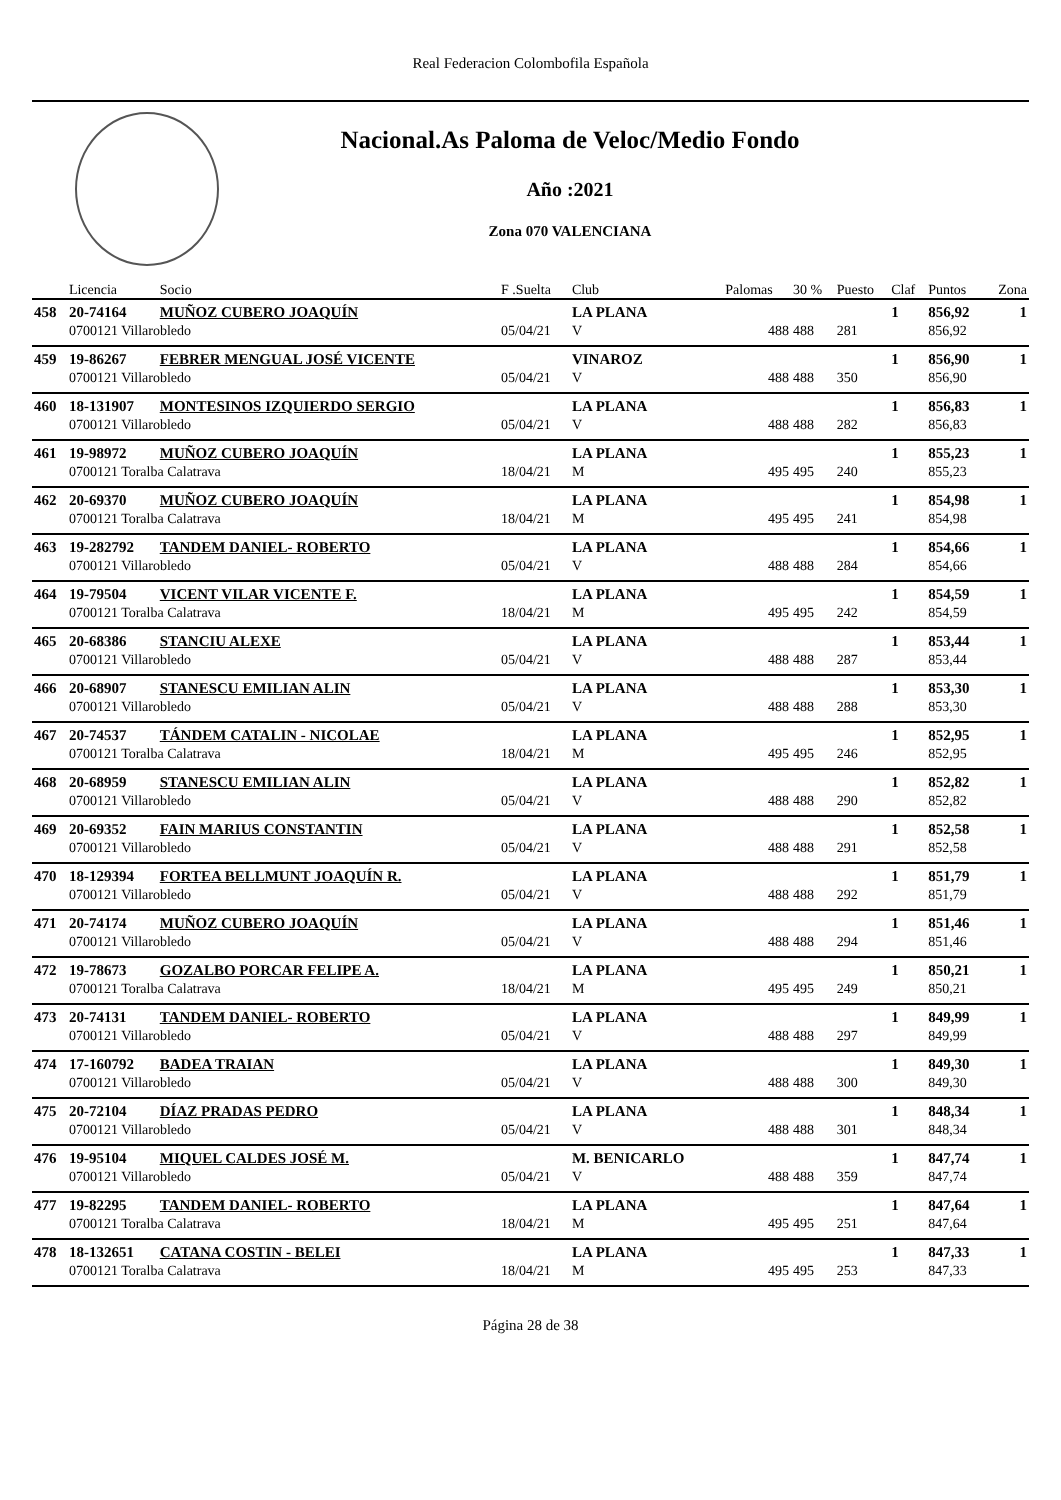Real Federacion Colombofila Española
Nacional.As Paloma de Veloc/Medio Fondo
Año :2021
Zona 070 VALENCIANA
| | Licencia | Socio | F .Suelta | Club | Palomas | 30 % | Puesto | Claf | Puntos | Zona |
| --- | --- | --- | --- | --- | --- | --- | --- | --- | --- | --- |
| 458 | 20-74164 | MUÑOZ CUBERO JOAQUÍN | | LA PLANA | | | | 1 | 856,92 | 1 |
| | 0700121 Villarobledo | | 05/04/21 | V | 488 | 488 | 281 | | 856,92 | |
| 459 | 19-86267 | FEBRER MENGUAL JOSÉ VICENTE | | VINAROZ | | | | 1 | 856,90 | 1 |
| | 0700121 Villarobledo | | 05/04/21 | V | 488 | 488 | 350 | | 856,90 | |
| 460 | 18-131907 | MONTESINOS IZQUIERDO SERGIO | | LA PLANA | | | | 1 | 856,83 | 1 |
| | 0700121 Villarobledo | | 05/04/21 | V | 488 | 488 | 282 | | 856,83 | |
| 461 | 19-98972 | MUÑOZ CUBERO JOAQUÍN | | LA PLANA | | | | 1 | 855,23 | 1 |
| | 0700121 Toralba Calatrava | | 18/04/21 | M | 495 | 495 | 240 | | 855,23 | |
| 462 | 20-69370 | MUÑOZ CUBERO JOAQUÍN | | LA PLANA | | | | 1 | 854,98 | 1 |
| | 0700121 Toralba Calatrava | | 18/04/21 | M | 495 | 495 | 241 | | 854,98 | |
| 463 | 19-282792 | TANDEM DANIEL- ROBERTO | | LA PLANA | | | | 1 | 854,66 | 1 |
| | 0700121 Villarobledo | | 05/04/21 | V | 488 | 488 | 284 | | 854,66 | |
| 464 | 19-79504 | VICENT VILAR VICENTE F. | | LA PLANA | | | | 1 | 854,59 | 1 |
| | 0700121 Toralba Calatrava | | 18/04/21 | M | 495 | 495 | 242 | | 854,59 | |
| 465 | 20-68386 | STANCIU ALEXE | | LA PLANA | | | | 1 | 853,44 | 1 |
| | 0700121 Villarobledo | | 05/04/21 | V | 488 | 488 | 287 | | 853,44 | |
| 466 | 20-68907 | STANESCU EMILIAN ALIN | | LA PLANA | | | | 1 | 853,30 | 1 |
| | 0700121 Villarobledo | | 05/04/21 | V | 488 | 488 | 288 | | 853,30 | |
| 467 | 20-74537 | TÁNDEM CATALIN - NICOLAE | | LA PLANA | | | | 1 | 852,95 | 1 |
| | 0700121 Toralba Calatrava | | 18/04/21 | M | 495 | 495 | 246 | | 852,95 | |
| 468 | 20-68959 | STANESCU EMILIAN ALIN | | LA PLANA | | | | 1 | 852,82 | 1 |
| | 0700121 Villarobledo | | 05/04/21 | V | 488 | 488 | 290 | | 852,82 | |
| 469 | 20-69352 | FAIN MARIUS CONSTANTIN | | LA PLANA | | | | 1 | 852,58 | 1 |
| | 0700121 Villarobledo | | 05/04/21 | V | 488 | 488 | 291 | | 852,58 | |
| 470 | 18-129394 | FORTEA BELLMUNT JOAQUÍN R. | | LA PLANA | | | | 1 | 851,79 | 1 |
| | 0700121 Villarobledo | | 05/04/21 | V | 488 | 488 | 292 | | 851,79 | |
| 471 | 20-74174 | MUÑOZ CUBERO JOAQUÍN | | LA PLANA | | | | 1 | 851,46 | 1 |
| | 0700121 Villarobledo | | 05/04/21 | V | 488 | 488 | 294 | | 851,46 | |
| 472 | 19-78673 | GOZALBO PORCAR FELIPE A. | | LA PLANA | | | | 1 | 850,21 | 1 |
| | 0700121 Toralba Calatrava | | 18/04/21 | M | 495 | 495 | 249 | | 850,21 | |
| 473 | 20-74131 | TANDEM DANIEL- ROBERTO | | LA PLANA | | | | 1 | 849,99 | 1 |
| | 0700121 Villarobledo | | 05/04/21 | V | 488 | 488 | 297 | | 849,99 | |
| 474 | 17-160792 | BADEA TRAIAN | | LA PLANA | | | | 1 | 849,30 | 1 |
| | 0700121 Villarobledo | | 05/04/21 | V | 488 | 488 | 300 | | 849,30 | |
| 475 | 20-72104 | DÍAZ PRADAS PEDRO | | LA PLANA | | | | 1 | 848,34 | 1 |
| | 0700121 Villarobledo | | 05/04/21 | V | 488 | 488 | 301 | | 848,34 | |
| 476 | 19-95104 | MIQUEL CALDES JOSÉ M. | | M. BENICARLO | | | | 1 | 847,74 | 1 |
| | 0700121 Villarobledo | | 05/04/21 | V | 488 | 488 | 359 | | 847,74 | |
| 477 | 19-82295 | TANDEM DANIEL- ROBERTO | | LA PLANA | | | | 1 | 847,64 | 1 |
| | 0700121 Toralba Calatrava | | 18/04/21 | M | 495 | 495 | 251 | | 847,64 | |
| 478 | 18-132651 | CATANA COSTIN - BELEI | | LA PLANA | | | | 1 | 847,33 | 1 |
| | 0700121 Toralba Calatrava | | 18/04/21 | M | 495 | 495 | 253 | | 847,33 | |
Página 28 de 38